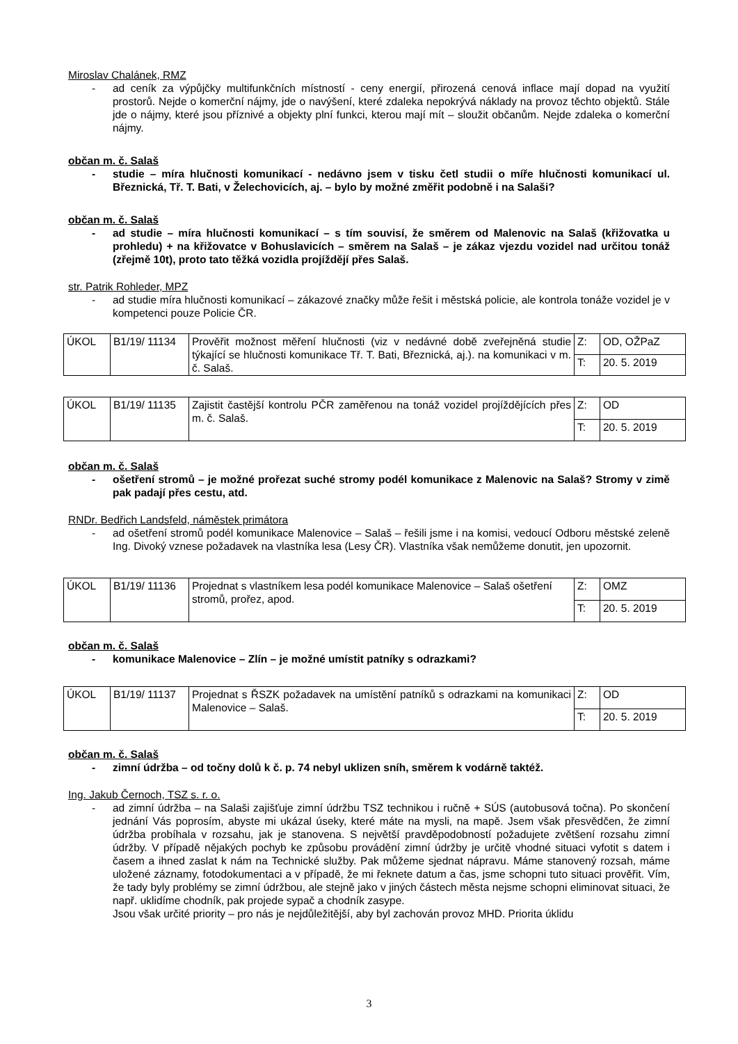Miroslav Chalánek, RMZ
- ad ceník za výpůjčky multifunkčních místností - ceny energií, přirozená cenová inflace mají dopad na využití prostorů. Nejde o komerční nájmy, jde o navýšení, které zdaleka nepokrývá náklady na provoz těchto objektů. Stále jde o nájmy, které jsou příznivé a objekty plní funkci, kterou mají mít – sloužit občanům. Nejde zdaleka o komerční nájmy.
občan m. č. Salaš
- studie – míra hlučnosti komunikací - nedávno jsem v tisku četl studii o míře hlučnosti komunikací ul. Březnická, Tř. T. Bati, v Želechovicích, aj. – bylo by možné změřit podobně i na Salaši?
občan m. č. Salaš
- ad studie – míra hlučnosti komunikací – s tím souvisí, že směrem od Malenovic na Salaš (křižovatka u prohledu) + na křižovatce v Bohuslavicích – směrem na Salaš – je zákaz vjezdu vozidel nad určitou tonáž (zřejmě 10t), proto tato těžká vozidla projíždějí přes Salaš.
str. Patrik Rohleder, MPZ
- ad studie míra hlučnosti komunikací – zákazové značky může řešit i městská policie, ale kontrola tonáže vozidel je v kompetenci pouze Policie ČR.
| ÚKOL | B1/19/ 11134 | Prověřit možnost měření hlučnosti (viz v nedávné době zveřejněná studie týkající se hlučnosti komunikace Tř. T. Bati, Březnická, aj.). na komunikaci v m. č. Salaš. | Z: | OD, OŽPaZ |
| | | | T: | 20. 5. 2019 |
| ÚKOL | B1/19/ 11135 | Zajistit častější kontrolu PČR zaměřenou na tonáž vozidel projíždějících přes m. č. Salaš. | Z: | OD |
| | | | T: | 20. 5. 2019 |
občan m. č. Salaš
- ošetření stromů – je možné prořezat suché stromy podél komunikace z Malenovic na Salaš? Stromy v zimě pak padají přes cestu, atd.
RNDr. Bedřich Landsfeld, náměstek primátora
- ad ošetření stromů podél komunikace Malenovice – Salaš – řešili jsme i na komisi, vedoucí Odboru městské zeleně Ing. Divoký vznese požadavek na vlastníka lesa (Lesy ČR). Vlastníka však nemůžeme donutit, jen upozornit.
| ÚKOL | B1/19/ 11136 | Projednat s vlastníkem lesa podél komunikace Malenovice – Salaš ošetření stromů, prořez, apod. | Z: | OMZ |
| | | | T: | 20. 5. 2019 |
občan m. č. Salaš
- komunikace Malenovice – Zlín – je možné umístit patníky s odrazkami?
| ÚKOL | B1/19/ 11137 | Projednat s ŘSZK požadavek na umístění patníků s odrazkami na komunikaci Malenovice – Salaš. | Z: | OD |
| | | | T: | 20. 5. 2019 |
občan m. č. Salaš
- zimní údržba – od točny dolů k č. p. 74 nebyl uklizen sníh, směrem k vodárně taktéž.
Ing. Jakub Černoch, TSZ s. r. o.
- ad zimní údržba – na Salaši zajišťuje zimní údržbu TSZ technikou i ručně + SÚS (autobusová točna). Po skončení jednání Vás poprosím, abyste mi ukázal úseky, které máte na mysli, na mapě. Jsem však přesvědčen, že zimní údržba probíhala v rozsahu, jak je stanovena. S největší pravděpodobností požadujete zvětšení rozsahu zimní údržby. V případě nějakých pochyb ke způsobu provádění zimní údržby je určitě vhodné situaci vyfotit s datem i časem a ihned zaslat k nám na Technické služby. Pak můžeme sjednat nápravu. Máme stanovený rozsah, máme uložené záznamy, fotodokumentaci a v případě, že mi řeknete datum a čas, jsme schopni tuto situaci prověřit. Vím, že tady byly problémy se zimní údržbou, ale stejně jako v jiných částech města nejsme schopni eliminovat situaci, že např. uklidíme chodník, pak projede sypač a chodník zasype.
Jsou však určité priority – pro nás je nejdůležitější, aby byl zachován provoz MHD. Priorita úklidu
3